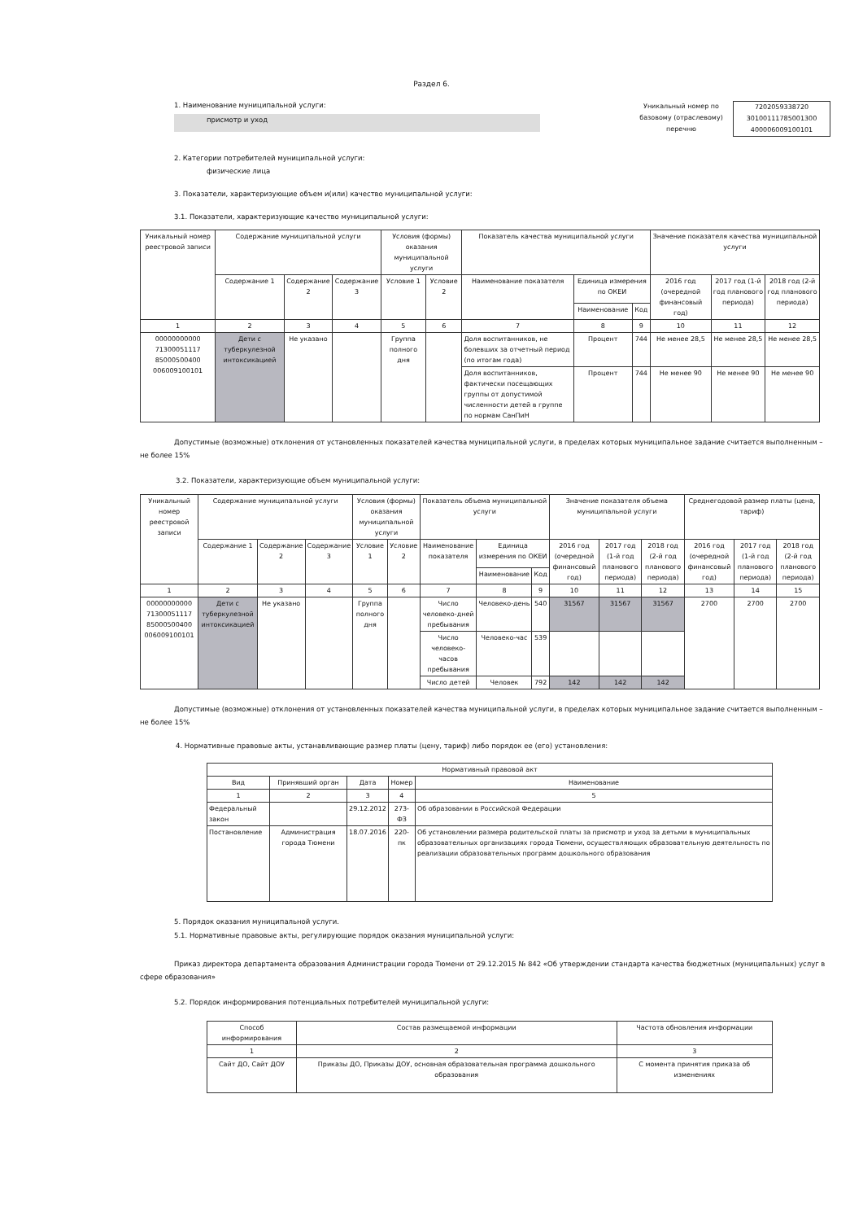Раздел 6.
1. Наименование муниципальной услуги:
присмотр и уход
Уникальный номер по базовому (отраслевому) перечню
7202059338720
30100111785001300
400006009100101
2. Категории потребителей муниципальной услуги:
физические лица
3. Показатели, характеризующие объем и(или) качество муниципальной услуги:
3.1. Показатели, характеризующие качество муниципальной услуги:
| Уникальный номер реестровой записи | Содержание муниципальной услуги | | | Условия (формы) оказания муниципальной услуги | | Показатель качества муниципальной услуги | | | Значение показателя качества муниципальной услуги | | |
| --- | --- | --- | --- | --- | --- | --- | --- | --- | --- | --- | --- |
| | Содержание 1 | Содержание 2 | Содержание 3 | Условие 1 | Условие 2 | Наименование показателя | Единица измерения по ОКЕИ | | 2016 год (очередной финансовый год) | 2017 год (1-й год планового периода) | 2018 год (2-й год планового периода) |
| | | | | | | | Наименование | Код | | | |
| 1 | 2 | 3 | 4 | 5 | 6 | 7 | 8 | 9 | 10 | 11 | 12 |
| 00000000000 71300051117 85000500400 006009100101 | Дети с туберкулезной интоксикацией | Не указано | | Группа полного дня | | Доля воспитанников, не болевших за отчетный период (по итогам года) | Процент | 744 | Не менее 28,5 | Не менее 28,5 | Не менее 28,5 |
| | | | | | | Доля воспитанников, фактически посещающих группы от допустимой численности детей в группе по нормам СанПиН | Процент | 744 | Не менее 90 | Не менее 90 | Не менее 90 |
Допустимые (возможные) отклонения от установленных показателей качества муниципальной услуги, в пределах которых муниципальное задание считается выполненным – не более 15%
3.2. Показатели, характеризующие объем муниципальной услуги:
| Уникальный номер реестровой записи | Содержание муниципальной услуги | | | Условия (формы) оказания муниципальной услуги | | Показатель объема муниципальной услуги | | | Значение показателя объема муниципальной услуги | | | Среднегодовой размер платы (цена, тариф) | | |
| --- | --- | --- | --- | --- | --- | --- | --- | --- | --- | --- | --- | --- | --- | --- |
| | Содержание 1 | Содержание 2 | Содержание 3 | Условие 1 | Условие 2 | Наименование показателя | Единица измерения по ОКЕИ | | 2016 год (очередной финансовый год) | 2017 год (1-й год планового периода) | 2018 год (2-й год планового периода) | 2016 год (очередной финансовый год) | 2017 год (1-й год планового периода) | 2018 год (2-й год планового периода) |
| | | | | | | | Наименование | Код | | | | | | |
| 1 | 2 | 3 | 4 | 5 | 6 | 7 | 8 | 9 | 10 | 11 | 12 | 13 | 14 | 15 |
| 00000000000 71300051117 85000500400 006009100101 | Дети с туберкулезной интоксикацией | Не указано | | Группа полного дня | | Число человеко-дней пребывания | Человеко-день | 540 | 31567 | 31567 | 31567 | 2700 | 2700 | 2700 |
| | | | | | | Число человеко-часов пребывания | Человеко-час | 539 | | | | | | |
| | | | | | | Число детей | Человек | 792 | 142 | 142 | 142 | | | |
Допустимые (возможные) отклонения от установленных показателей качества муниципальной услуги, в пределах которых муниципальное задание считается выполненным – не более 15%
4. Нормативные правовые акты, устанавливающие размер платы (цену, тариф) либо порядок ее (его) установления:
| Нормативный правовой акт | | | | |
| --- | --- | --- | --- | --- |
| Вид | Принявший орган | Дата | Номер | Наименование |
| 1 | 2 | 3 | 4 | 5 |
| Федеральный закон | | 29.12.2012 | 273-ФЗ | Об образовании в Российской Федерации |
| Постановление | Администрация города Тюмени | 18.07.2016 | 220-пк | Об установлении размера родительской платы за присмотр и уход за детьми в муниципальных образовательных организациях города Тюмени, осуществляющих образовательную деятельность по реализации образовательных программ дошкольного образования |
5. Порядок оказания муниципальной услуги.
5.1. Нормативные правовые акты, регулирующие порядок оказания муниципальной услуги:
Приказ директора департамента образования Администрации города Тюмени от 29.12.2015 № 842 «Об утверждении стандарта качества бюджетных (муниципальных) услуг в сфере образования»
5.2. Порядок информирования потенциальных потребителей муниципальной услуги:
| Способ информирования | Состав размещаемой информации | Частота обновления информации |
| --- | --- | --- |
| 1 | 2 | 3 |
| Сайт ДО, Сайт ДОУ | Приказы ДО, Приказы ДОУ, основная образовательная программа дошкольного образования | С момента принятия приказа об изменениях |